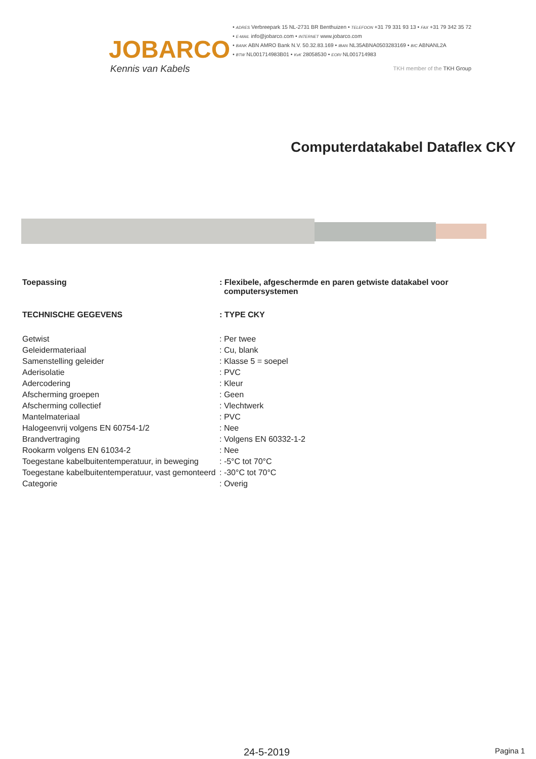JOBARCO
Kennis van Kabels
• ADRES Verbreepark 15 NL-2731 BR Benthuizen • TELEFOON +31 79 331 93 13 • FAX +31 79 342 35 72
• E-MAIL info@jobarco.com • INTERNET www.jobarco.com
• BANK ABN AMRO Bank N.V. 50.32.83.169 • IBAN NL35ABNA0503283169 • BIC ABNANL2A
• BTW NL001714983B01 • KvK 28058530 • EORI NL001714983
TKH member of the TKH Group
Computerdatakabel Dataflex CKY
| Toepassing | : Flexibele, afgeschermde en paren getwiste datakabel voor computersystemen |
| TECHNISCHE GEGEVENS | : TYPE CKY |
| Getwist | : Per twee |
| Geleidermateriaal | : Cu, blank |
| Samenstelling geleider | : Klasse 5 = soepel |
| Aderisolatie | : PVC |
| Adercodering | : Kleur |
| Afscherming groepen | : Geen |
| Afscherming collectief | : Vlechtwerk |
| Mantelmateriaal | : PVC |
| Halogeenvrij volgens EN 60754-1/2 | : Nee |
| Brandvertraging | : Volgens EN 60332-1-2 |
| Rookarm volgens EN 61034-2 | : Nee |
| Toegestane kabelbuitentemperatuur, in beweging | : -5°C tot 70°C |
| Toegestane kabelbuitentemperatuur, vast gemonteerd | : -30°C tot 70°C |
| Categorie | : Overig |
24-5-2019 Pagina 1